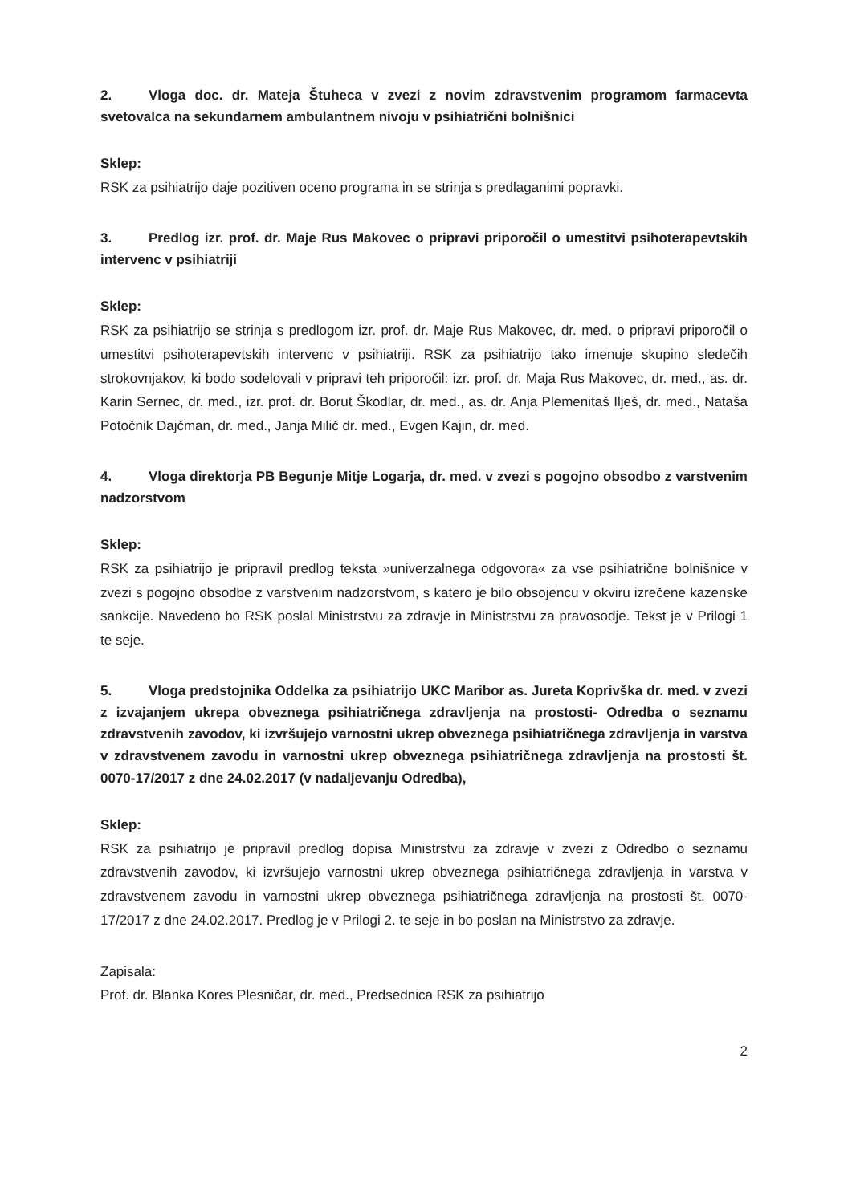2. Vloga doc. dr. Mateja Štuheca v zvezi z novim zdravstvenim programom farmacevta svetovalca na sekundarnem ambulantnem nivoju v psihiatrični bolnišnici
Sklep:
RSK za psihiatrijo daje pozitiven oceno programa in se strinja s predlaganimi popravki.
3. Predlog izr. prof. dr. Maje Rus Makovec o pripravi priporočil o umestitvi psihoterapevtskih intervenc v psihiatriji
Sklep:
RSK za psihiatrijo se strinja s predlogom izr. prof. dr. Maje Rus Makovec, dr. med. o pripravi priporočil o umestitvi psihoterapevtskih intervenc v psihiatriji. RSK za psihiatrijo tako imenuje skupino sledečih strokovnjakov, ki bodo sodelovali v pripravi teh priporočil: izr. prof. dr. Maja Rus Makovec, dr. med., as. dr. Karin Sernec, dr. med., izr. prof. dr. Borut Škodlar, dr. med., as. dr. Anja Plemenitaš Ilješ, dr. med., Nataša Potočnik Dajčman, dr. med., Janja Milič dr. med., Evgen Kajin, dr. med.
4. Vloga direktorja PB Begunje Mitje Logarja, dr. med. v zvezi s pogojno obsodbo z varstvenim nadzorstvom
Sklep:
RSK za psihiatrijo je pripravil predlog teksta »univerzalnega odgovora« za vse psihiatrične bolnišnice v zvezi s pogojno obsodbe z varstvenim nadzorstvom, s katero je bilo obsojencu v okviru izrečene kazenske sankcije. Navedeno bo RSK poslal Ministrstvu za zdravje in Ministrstvu za pravosodje. Tekst je v Prilogi 1 te seje.
5. Vloga predstojnika Oddelka za psihiatrijo UKC Maribor as. Jureta Koprivška dr. med. v zvezi z izvajanjem ukrepa obveznega psihiatričnega zdravljenja na prostosti- Odredba o seznamu zdravstvenih zavodov, ki izvršujejo varnostni ukrep obveznega psihiatričnega zdravljenja in varstva v zdravstvenem zavodu in varnostni ukrep obveznega psihiatričnega zdravljenja na prostosti št. 0070-17/2017 z dne 24.02.2017 (v nadaljevanju Odredba),
Sklep:
RSK za psihiatrijo je pripravil predlog dopisa Ministrstvu za zdravje v zvezi z Odredbo o seznamu zdravstvenih zavodov, ki izvršujejo varnostni ukrep obveznega psihiatričnega zdravljenja in varstva v zdravstvenem zavodu in varnostni ukrep obveznega psihiatričnega zdravljenja na prostosti št. 0070-17/2017 z dne 24.02.2017. Predlog je v Prilogi 2. te seje in bo poslan na Ministrstvo za zdravje.
Zapisala:
Prof. dr. Blanka Kores Plesničar, dr. med., Predsednica RSK za psihiatrijo
2